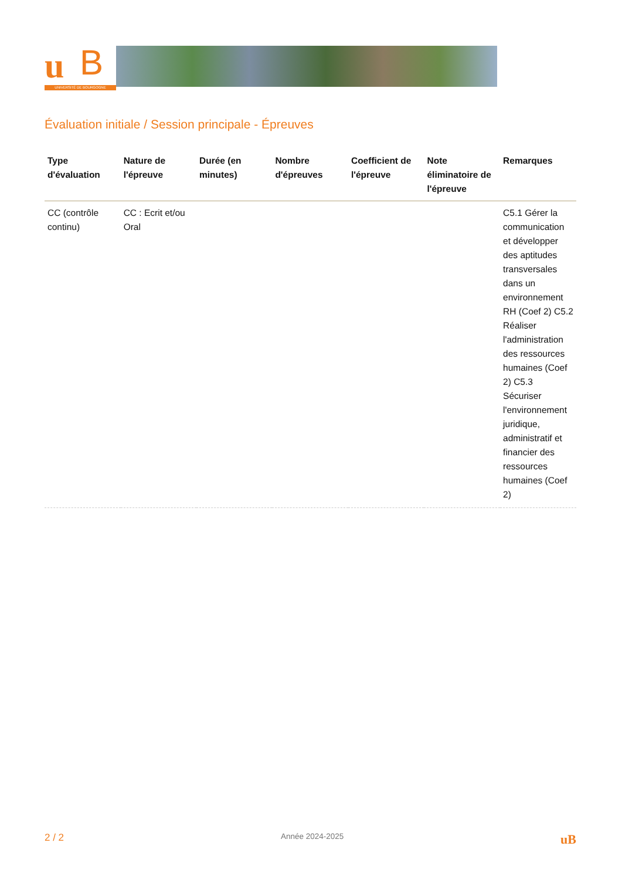u B
UNIVERSITÉ DE BOURGOGNE
Évaluation initiale / Session principale - Épreuves
| Type d'évaluation | Nature de l'épreuve | Durée (en minutes) | Nombre d'épreuves | Coefficient de l'épreuve | Note éliminatoire de l'épreuve | Remarques |
| --- | --- | --- | --- | --- | --- | --- |
| CC (contrôle continu) | CC : Ecrit et/ou Oral | | | | | C5.1 Gérer la communication et développer des aptitudes transversales dans un environnement RH (Coef 2) C5.2 Réaliser l'administration des ressources humaines (Coef 2) C5.3 Sécuriser l'environnement juridique, administratif et financier des ressources humaines (Coef 2) |
2 / 2 Année 2024-2025 uB